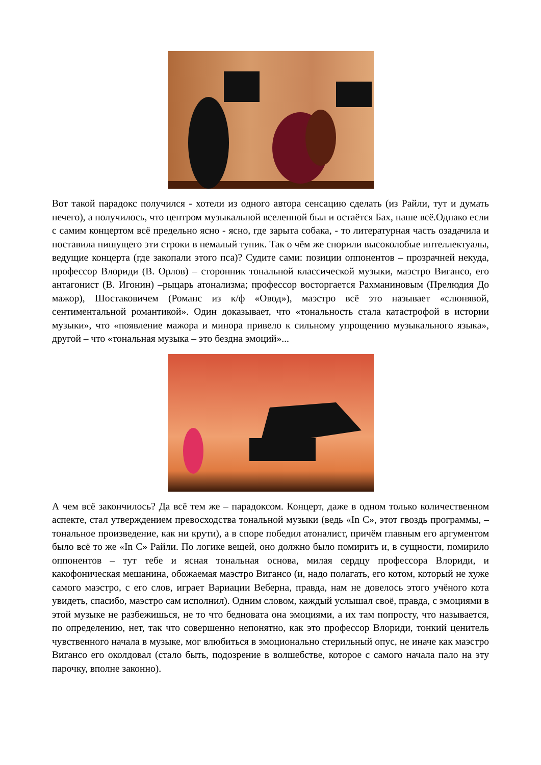Вот такой парадокс получился - хотели из одного автора сенсацию сделать (из Райли, тут и думать нечего), а получилось, что центром музыкальной вселенной был и остаётся Бах, наше всё.Однако если с самим концертом всё предельно ясно - ясно, где зарыта собака, - то литературная часть озадачила и поставила пишущего эти строки в немалый тупик. Так о чём же спорили высоколобые интеллектуалы, ведущие концерта (где закопали этого пса)? Судите сами: позиции оппонентов – прозрачней некуда, профессор Влориди (В. Орлов) – сторонник тональной классической музыки, маэстро Вигансо, его антагонист (В. Игонин) –рыцарь атонализма; профессор восторгается Рахманиновым (Прелюдия До мажор), Шостаковичем (Романс из к/ф «Овод»), маэстро всё это называет «слюнявой, сентиментальной романтикой». Один доказывает, что «тональность стала катастрофой в истории музыки», что «появление мажора и минора привело к сильному упрощению музыкального языка», другой – что «тональная музыка – это бездна эмоций»...
А чем всё закончилось? Да всё тем же – парадоксом. Концерт, даже в одном только количественном аспекте, стал утверждением превосходства тональной музыки (ведь «In C», этот гвоздь программы, – тональное произведение, как ни крути), а в споре победил атоналист, причём главным его аргументом было всё то же «In C» Райли. По логике вещей, оно должно было помирить и, в сущности, помирило оппонентов – тут тебе и ясная тональная основа, милая сердцу профессора Влориди, и какофоническая мешанина, обожаемая маэстро Вигансо (и, надо полагать, его котом, который не хуже самого маэстро, с его слов, играет Вариации Веберна, правда, нам не довелось этого учёного кота увидеть, спасибо, маэстро сам исполнил). Одним словом, каждый услышал своё, правда, с эмоциями в этой музыке не разбежишься, не то что бедновата она эмоциями, а их там попросту, что называется, по определению, нет, так что совершенно непонятно, как это профессор Влориди, тонкий ценитель чувственного начала в музыке, мог влюбиться в эмоционально стерильный опус, не иначе как маэстро Вигансо его околдовал (стало быть, подозрение в волшебстве, которое с самого начала пало на эту парочку, вполне законно).